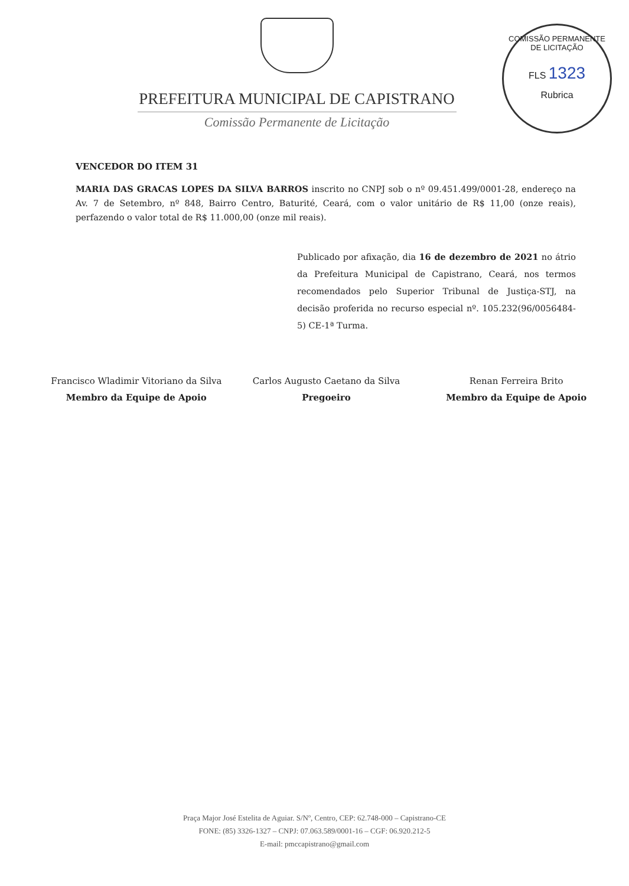PREFEITURA MUNICIPAL DE CAPISTRANO
Comissão Permanente de Licitação
COMISSÃO PERMANENTE DE LICITAÇÃO
FLS 1323
Rubrica
VENCEDOR DO ITEM 31
MARIA DAS GRACAS LOPES DA SILVA BARROS inscrito no CNPJ sob o nº 09.451.499/0001-28, endereço na Av. 7 de Setembro, nº 848, Bairro Centro, Baturité, Ceará, com o valor unitário de R$ 11,00 (onze reais), perfazendo o valor total de R$ 11.000,00 (onze mil reais).
Publicado por afixação, dia 16 de dezembro de 2021 no átrio da Prefeitura Municipal de Capistrano, Ceará, nos termos recomendados pelo Superior Tribunal de Justiça-STJ, na decisão proferida no recurso especial nº. 105.232(96/0056484-5) CE-1ª Turma.
Francisco Wladimir Vitoriano da Silva
Membro da Equipe de Apoio
Carlos Augusto Caetano da Silva
Pregoeiro
Renan Ferreira Brito
Membro da Equipe de Apoio
Praça Major José Estelita de Aguiar. S/Nº, Centro, CEP: 62.748-000 – Capistrano-CE
FONE: (85) 3326-1327 – CNPJ: 07.063.589/0001-16 – CGF: 06.920.212-5
E-mail: pmccapistrano@gmail.com